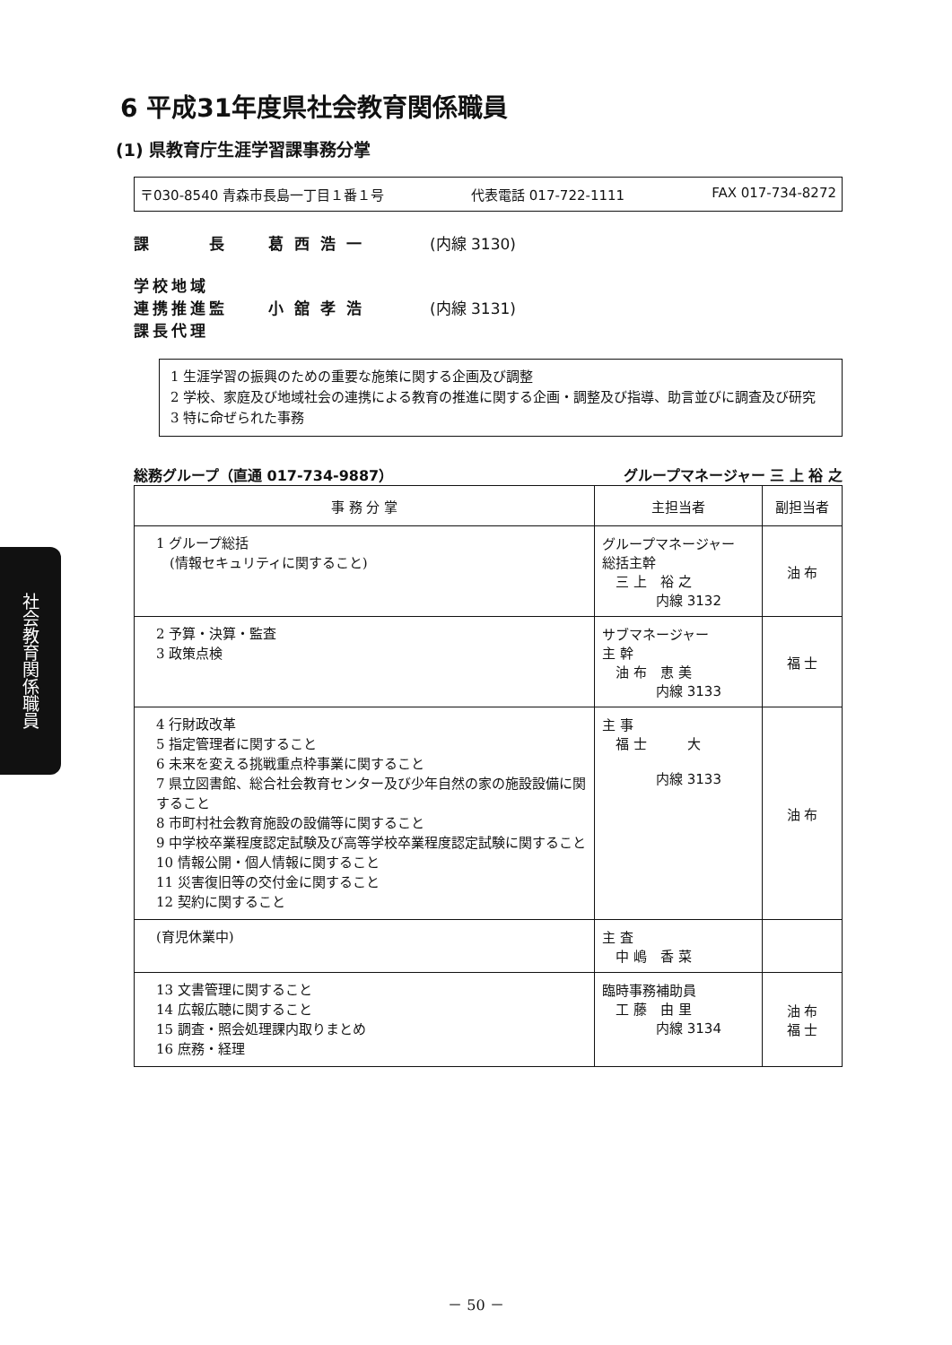社会教育関係職員
6 平成31年度県社会教育関係職員
(1) 県教育庁生涯学習課事務分掌
〒030-8540 青森市長島一丁目１番１号 代表電話 017-722-1111 FAX 017-734-8272
課　　　長 葛西浩一 (内線 3130)
学校地域
連携推進監
課長代理
小舘孝浩 (内線 3131)
1 生涯学習の振興のための重要な施策に関する企画及び調整
2 学校、家庭及び地域社会の連携による教育の推進に関する企画・調整及び指導、助言並びに調査及び研究
3 特に命ぜられた事務
総務グループ（直通 017-734-9887） グループマネージャー 三 上 裕 之
| 事 務 分 掌 | 主担当者 | 副担当者 |
| --- | --- | --- |
| 1 グループ総括 (情報セキュリティに関すること) | グループマネージャー 総括主幹 三 上 裕 之 内線 3132 | 油 布 |
| 2 予算・決算・監査 3 政策点検 | サブマネージャー 主 幹 油 布 恵 美 内線 3133 | 福 士 |
| 4 行財政改革 5 指定管理者に関すること 6 未来を変える挑戦重点枠事業に関すること 7 県立図書館、総合社会教育センター及び少年自然の家の施設設備に関すること 8 市町村社会教育施設の設備等に関すること 9 中学校卒業程度認定試験及び高等学校卒業程度認定試験に関すること 10 情報公開・個人情報に関すること 11 災害復旧等の交付金に関すること 12 契約に関すること | 主 事 福 士 大 内線 3133 | 油 布 |
| (育児休業中) | 主 査 中 嶋 香 菜 | |
| 13 文書管理に関すること 14 広報広聴に関すること 15 調査・照会処理課内取りまとめ 16 庶務・経理 | 臨時事務補助員 工 藤 由 里 内線 3134 | 油 布 福 士 |
－ 50 －